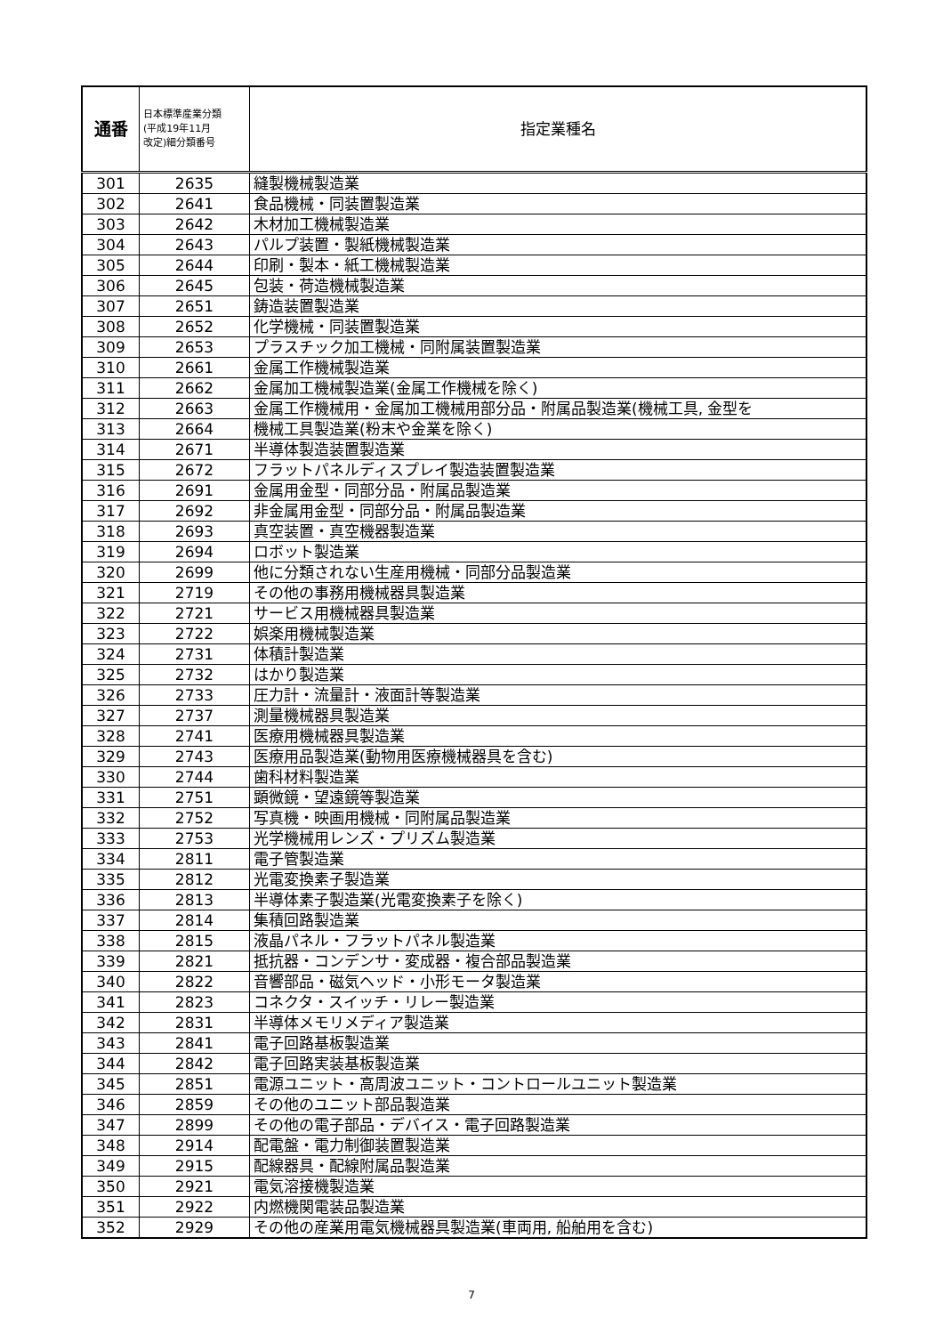| 通番 | 日本標準産業分類 (平成19年11月 改定)細分類番号 | 指定業種名 |
| --- | --- | --- |
| 301 | 2635 | 縫製機械製造業 |
| 302 | 2641 | 食品機械・同装置製造業 |
| 303 | 2642 | 木材加工機械製造業 |
| 304 | 2643 | パルプ装置・製紙機械製造業 |
| 305 | 2644 | 印刷・製本・紙工機械製造業 |
| 306 | 2645 | 包装・荷造機械製造業 |
| 307 | 2651 | 鋳造装置製造業 |
| 308 | 2652 | 化学機械・同装置製造業 |
| 309 | 2653 | プラスチック加工機械・同附属装置製造業 |
| 310 | 2661 | 金属工作機械製造業 |
| 311 | 2662 | 金属加工機械製造業(金属工作機械を除く) |
| 312 | 2663 | 金属工作機械用・金属加工機械用部分品・附属品製造業(機械工具, 金型を |
| 313 | 2664 | 機械工具製造業(粉末や金業を除く) |
| 314 | 2671 | 半導体製造装置製造業 |
| 315 | 2672 | フラットパネルディスプレイ製造装置製造業 |
| 316 | 2691 | 金属用金型・同部分品・附属品製造業 |
| 317 | 2692 | 非金属用金型・同部分品・附属品製造業 |
| 318 | 2693 | 真空装置・真空機器製造業 |
| 319 | 2694 | ロボット製造業 |
| 320 | 2699 | 他に分類されない生産用機械・同部分品製造業 |
| 321 | 2719 | その他の事務用機械器具製造業 |
| 322 | 2721 | サービス用機械器具製造業 |
| 323 | 2722 | 娯楽用機械製造業 |
| 324 | 2731 | 体積計製造業 |
| 325 | 2732 | はかり製造業 |
| 326 | 2733 | 圧力計・流量計・液面計等製造業 |
| 327 | 2737 | 測量機械器具製造業 |
| 328 | 2741 | 医療用機械器具製造業 |
| 329 | 2743 | 医療用品製造業(動物用医療機械器具を含む) |
| 330 | 2744 | 歯科材料製造業 |
| 331 | 2751 | 顕微鏡・望遠鏡等製造業 |
| 332 | 2752 | 写真機・映画用機械・同附属品製造業 |
| 333 | 2753 | 光学機械用レンズ・プリズム製造業 |
| 334 | 2811 | 電子管製造業 |
| 335 | 2812 | 光電変換素子製造業 |
| 336 | 2813 | 半導体素子製造業(光電変換素子を除く) |
| 337 | 2814 | 集積回路製造業 |
| 338 | 2815 | 液晶パネル・フラットパネル製造業 |
| 339 | 2821 | 抵抗器・コンデンサ・変成器・複合部品製造業 |
| 340 | 2822 | 音響部品・磁気ヘッド・小形モータ製造業 |
| 341 | 2823 | コネクタ・スイッチ・リレー製造業 |
| 342 | 2831 | 半導体メモリメディア製造業 |
| 343 | 2841 | 電子回路基板製造業 |
| 344 | 2842 | 電子回路実装基板製造業 |
| 345 | 2851 | 電源ユニット・高周波ユニット・コントロールユニット製造業 |
| 346 | 2859 | その他のユニット部品製造業 |
| 347 | 2899 | その他の電子部品・デバイス・電子回路製造業 |
| 348 | 2914 | 配電盤・電力制御装置製造業 |
| 349 | 2915 | 配線器具・配線附属品製造業 |
| 350 | 2921 | 電気溶接機製造業 |
| 351 | 2922 | 内燃機関電装品製造業 |
| 352 | 2929 | その他の産業用電気機械器具製造業(車両用, 船舶用を含む) |
7